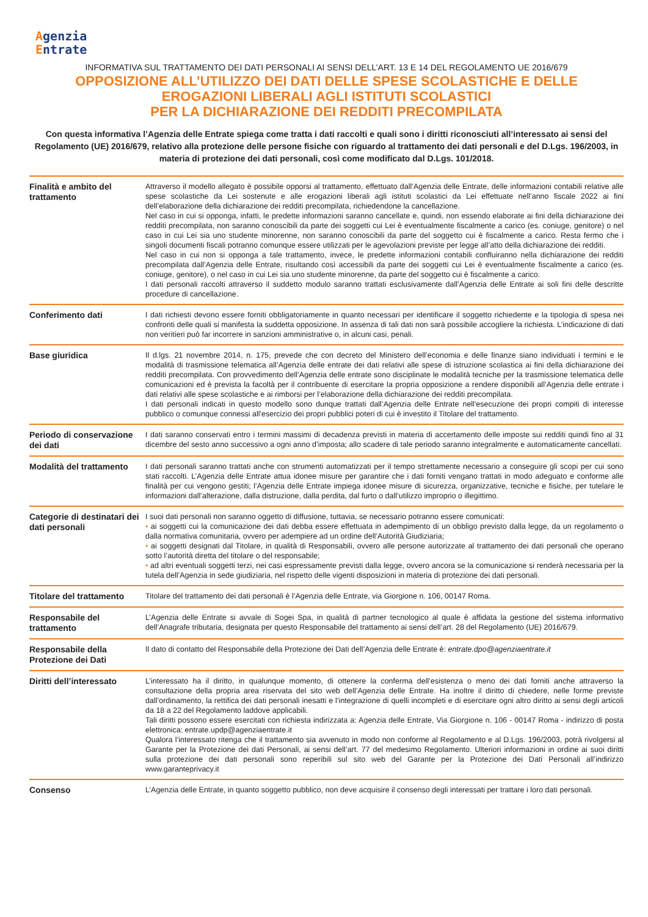Agenzia
Entrate
INFORMATIVA SUL TRATTAMENTO DEI DATI PERSONALI AI SENSI DELL’ART. 13 E 14 DEL REGOLAMENTO UE 2016/679
OPPOSIZIONE ALL’UTILIZZO DEI DATI DELLE SPESE SCOLASTICHE E DELLE
EROGAZIONI LIBERALI AGLI ISTITUTI SCOLASTICI
PER LA DICHIARAZIONE DEI REDDITI PRECOMPILATA
Con questa informativa l’Agenzia delle Entrate spiega come tratta i dati raccolti e quali sono i diritti riconosciuti all’interessato ai sensi del Regolamento (UE) 2016/679, relativo alla protezione delle persone fisiche con riguardo al trattamento dei dati personali e del D.Lgs. 196/2003, in materia di protezione dei dati personali, così come modificato dal D.Lgs. 101/2018.
| Finalità e ambito del trattamento | Attraverso il modello allegato è possibile opporsi al trattamento, effettuato dall’Agenzia delle Entrate, delle informazioni contabili relative alle spese scolastiche da Lei sostenute e alle erogazioni liberali agli istituti scolastici da Lei effettuate nell’anno fiscale 2022 ai fini dell’elaborazione della dichiarazione dei redditi precompilata, richiedendone la cancellazione. Nel caso in cui si opponga, infatti, le predette informazioni saranno cancellate e, quindi, non essendo elaborate ai fini della dichiarazione dei redditi precompilata, non saranno conoscibili da parte dei soggetti cui Lei è eventualmente fiscalmente a carico (es. coniuge, genitore) o nel caso in cui Lei sia uno studente minorenne, non saranno conoscibili da parte del soggetto cui è fiscalmente a carico. Resta fermo che i singoli documenti fiscali potranno comunque essere utilizzati per le agevolazioni previste per legge all’atto della dichiarazione dei redditi. Nel caso in cui non si opponga a tale trattamento, invece, le predette informazioni contabili confluiranno nella dichiarazione dei redditi precompilata dall’Agenzia delle Entrate, risultando così accessibili da parte dei soggetti cui Lei è eventualmente fiscalmente a carico (es. coniuge, genitore), o nel caso in cui Lei sia uno studente minorenne, da parte del soggetto cui è fiscalmente a carico. I dati personali raccolti attraverso il suddetto modulo saranno trattati esclusivamente dall’Agenzia delle Entrate ai soli fini delle descritte procedure di cancellazione. |
| Conferimento dati | I dati richiesti devono essere forniti obbligatoriamente in quanto necessari per identificare il soggetto richiedente e la tipologia di spesa nei confronti delle quali si manifesta la suddetta opposizione. In assenza di tali dati non sarà possibile accogliere la richiesta. L’indicazione di dati non veritieri può far incorrere in sanzioni amministrative o, in alcuni casi, penali. |
| Base giuridica | Il d.lgs. 21 novembre 2014, n. 175, prevede che con decreto del Ministero dell’economia e delle finanze siano individuati i termini e le modalità di trasmissione telematica all’Agenzia delle entrate dei dati relativi alle spese di istruzione scolastica ai fini della dichiarazione dei redditi precompilata. Con provvedimento dell’Agenzia delle entrate sono disciplinate le modalità tecniche per la trasmissione telematica delle comunicazioni ed è prevista la facoltà per il contribuente di esercitare la propria opposizione a rendere disponibili all’Agenzia delle entrate i dati relativi alle spese scolastiche e ai rimborsi per l’elaborazione della dichiarazione dei redditi precompilata. I dati personali indicati in questo modello sono dunque trattati dall’Agenzia delle Entrate nell'esecuzione dei propri compiti di interesse pubblico o comunque connessi all'esercizio dei propri pubblici poteri di cui è investito il Titolare del trattamento. |
| Periodo di conservazione dei dati | I dati saranno conservati entro i termini massimi di decadenza previsti in materia di accertamento delle imposte sui redditi quindi fino al 31 dicembre del sesto anno successivo a ogni anno d’imposta; allo scadere di tale periodo saranno integralmente e automaticamente cancellati. |
| Modalità del trattamento | I dati personali saranno trattati anche con strumenti automatizzati per il tempo strettamente necessario a conseguire gli scopi per cui sono stati raccolti. L’Agenzia delle Entrate attua idonee misure per garantire che i dati forniti vengano trattati in modo adeguato e conforme alle finalità per cui vengono gestiti; l’Agenzia delle Entrate impiega idonee misure di sicurezza, organizzative, tecniche e fisiche, per tutelare le informazioni dall’alterazione, dalla distruzione, dalla perdita, dal furto o dall’utilizzo improprio o illegittimo. |
| Categorie di destinatari dei dati personali | I suoi dati personali non saranno oggetto di diffusione, tuttavia, se necessario potranno essere comunicati: • ai soggetti cui la comunicazione dei dati debba essere effettuata in adempimento di un obbligo previsto dalla legge, da un regolamento o dalla normativa comunitaria, ovvero per adempiere ad un ordine dell’Autorità Giudiziaria; • ai soggetti designati dal Titolare, in qualità di Responsabili, ovvero alle persone autorizzate al trattamento dei dati personali che operano sotto l’autorità diretta del titolare o del responsabile; • ad altri eventuali soggetti terzi, nei casi espressamente previsti dalla legge, ovvero ancora se la comunicazione si renderà necessaria per la tutela dell’Agenzia in sede giudiziaria, nel rispetto delle vigenti disposizioni in materia di protezione dei dati personali. |
| Titolare del trattamento | Titolare del trattamento dei dati personali è l’Agenzia delle Entrate, via Giorgione n. 106, 00147 Roma. |
| Responsabile del trattamento | L’Agenzia delle Entrate si avvale di Sogei Spa, in qualità di partner tecnologico al quale è affidata la gestione del sistema informativo dell’Anagrafe tributaria, designata per questo Responsabile del trattamento ai sensi dell’art. 28 del Regolamento (UE) 2016/679. |
| Responsabile della Protezione dei Dati | Il dato di contatto del Responsabile della Protezione dei Dati dell’Agenzia delle Entrate è: entrate.dpo@agenziaentrate.it |
| Diritti dell’interessato | L’interessato ha il diritto, in qualunque momento, di ottenere la conferma dell’esistenza o meno dei dati forniti anche attraverso la consultazione della propria area riservata del sito web dell’Agenzia delle Entrate. Ha inoltre il diritto di chiedere, nelle forme previste dall’ordinamento, la rettifica dei dati personali inesatti e l’integrazione di quelli incompleti e di esercitare ogni altro diritto ai sensi degli articoli da 18 a 22 del Regolamento laddove applicabili. Tali diritti possono essere esercitati con richiesta indirizzata a: Agenzia delle Entrate, Via Giorgione n. 106 - 00147 Roma - indirizzo di posta elettronica: entrate.updp@agenziaentrate.it Qualora l’interessato ritenga che il trattamento sia avvenuto in modo non conforme al Regolamento e al D.Lgs. 196/2003, potrà rivolgersi al Garante per la Protezione dei dati Personali, ai sensi dell’art. 77 del medesimo Regolamento. Ulteriori informazioni in ordine ai suoi diritti sulla protezione dei dati personali sono reperibili sul sito web del Garante per la Protezione dei Dati Personali all’indirizzo www.garanteprivacy.it |
| Consenso | L’Agenzia delle Entrate, in quanto soggetto pubblico, non deve acquisire il consenso degli interessati per trattare i loro dati personali. |